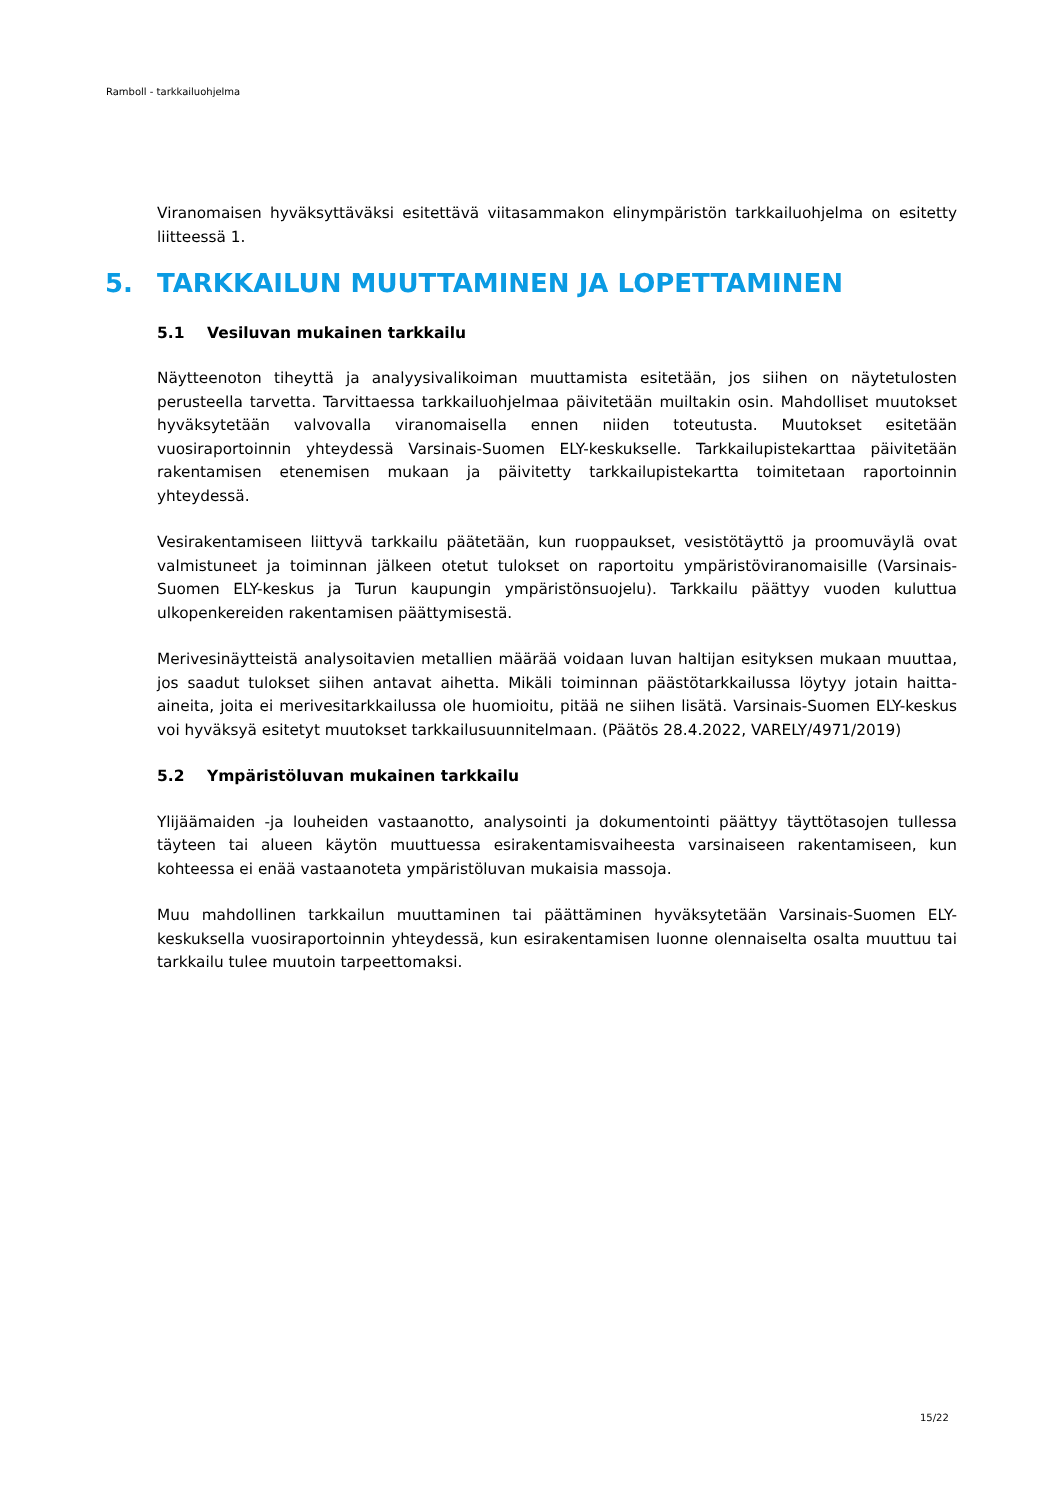Ramboll - tarkkailuohjelma
Viranomaisen hyväksyttäväksi esitettävä viitasammakon elinympäristön tarkkailuohjelma on esitetty liitteessä 1.
5. TARKKAILUN MUUTTAMINEN JA LOPETTAMINEN
5.1 Vesiluvan mukainen tarkkailu
Näytteenoton tiheyttä ja analyysivalikoiman muuttamista esitetään, jos siihen on näytetulosten perusteella tarvetta. Tarvittaessa tarkkailuohjelmaa päivitetään muiltakin osin. Mahdolliset muutokset hyväksytetään valvovalla viranomaisella ennen niiden toteutusta. Muutokset esitetään vuosiraportoinnin yhteydessä Varsinais-Suomen ELY-keskukselle. Tarkkailupistekarttaa päivitetään rakentamisen etenemisen mukaan ja päivitetty tarkkailupistekartta toimitetaan raportoinnin yhteydessä.
Vesirakentamiseen liittyvä tarkkailu päätetään, kun ruoppaukset, vesistötäyttö ja proomuväylä ovat valmistuneet ja toiminnan jälkeen otetut tulokset on raportoitu ympäristöviranomaisille (Varsinais-Suomen ELY-keskus ja Turun kaupungin ympäristönsuojelu). Tarkkailu päättyy vuoden kuluttua ulkopenkereiden rakentamisen päättymisestä.
Merivesinäytteistä analysoitavien metallien määrää voidaan luvan haltijan esityksen mukaan muuttaa, jos saadut tulokset siihen antavat aihetta. Mikäli toiminnan päästötarkkailussa löytyy jotain haitta-aineita, joita ei merivesitarkkailussa ole huomioitu, pitää ne siihen lisätä. Varsinais-Suomen ELY-keskus voi hyväksyä esitetyt muutokset tarkkailusuunnitelmaan. (Päätös 28.4.2022, VARELY/4971/2019)
5.2 Ympäristöluvan mukainen tarkkailu
Ylijäämaiden -ja louheiden vastaanotto, analysointi ja dokumentointi päättyy täyttötasojen tullessa täyteen tai alueen käytön muuttuessa esirakentamisvaiheesta varsinaiseen rakentamiseen, kun kohteessa ei enää vastaanoteta ympäristöluvan mukaisia massoja.
Muu mahdollinen tarkkailun muuttaminen tai päättäminen hyväksytetään Varsinais-Suomen ELY-keskuksella vuosiraportoinnin yhteydessä, kun esirakentamisen luonne olennaiselta osalta muuttuu tai tarkkailu tulee muutoin tarpeettomaksi.
15/22